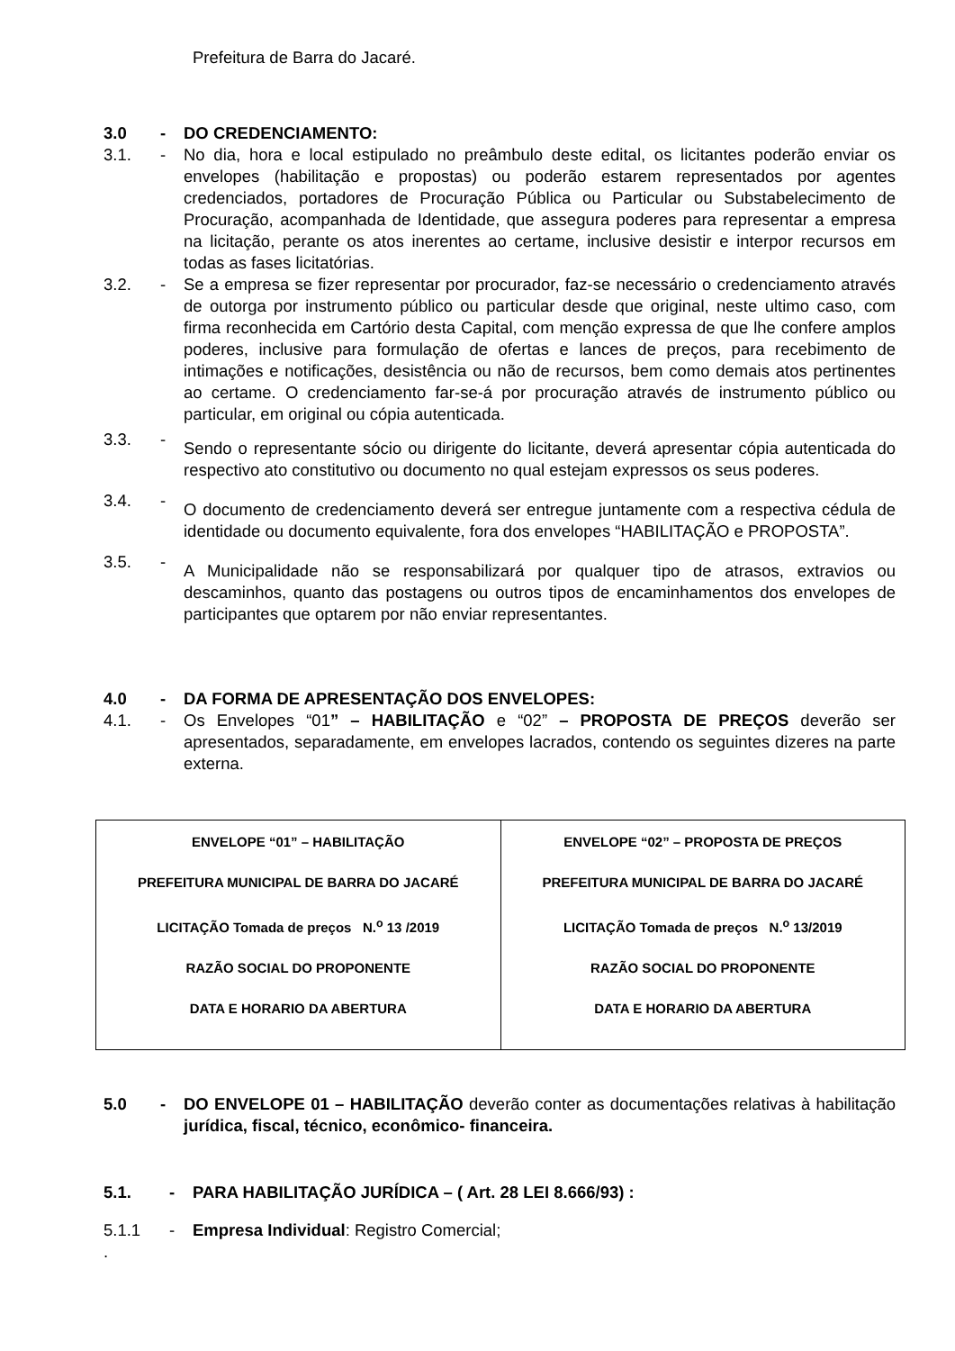Prefeitura de Barra do Jacaré.
3.0 - DO CREDENCIAMENTO:
3.1. - No dia, hora e local estipulado no preâmbulo deste edital, os licitantes poderão enviar os envelopes (habilitação e propostas) ou poderão estarem representados por agentes credenciados, portadores de Procuração Pública ou Particular ou Substabelecimento de Procuração, acompanhada de Identidade, que assegura poderes para representar a empresa na licitação, perante os atos inerentes ao certame, inclusive desistir e interpor recursos em todas as fases licitatórias.
3.2. - Se a empresa se fizer representar por procurador, faz-se necessário o credenciamento através de outorga por instrumento público ou particular desde que original, neste ultimo caso, com firma reconhecida em Cartório desta Capital, com menção expressa de que lhe confere amplos poderes, inclusive para formulação de ofertas e lances de preços, para recebimento de intimações e notificações, desistência ou não de recursos, bem como demais atos pertinentes ao certame. O credenciamento far-se-á por procuração através de instrumento público ou particular, em original ou cópia autenticada.
3.3. - Sendo o representante sócio ou dirigente do licitante, deverá apresentar cópia autenticada do respectivo ato constitutivo ou documento no qual estejam expressos os seus poderes.
3.4. - O documento de credenciamento deverá ser entregue juntamente com a respectiva cédula de identidade ou documento equivalente, fora dos envelopes “HABILITAÇÃO e PROPOSTA”.
3.5. - A Municipalidade não se responsabilizará por qualquer tipo de atrasos, extravios ou descaminhos, quanto das postagens ou outros tipos de encaminhamentos dos envelopes de participantes que optarem por não enviar representantes.
4.0 - DA FORMA DE APRESENTAÇÃO DOS ENVELOPES:
4.1. - Os Envelopes “01” – HABILITAÇÃO e “02” – PROPOSTA DE PREÇOS deverão ser apresentados, separadamente, em envelopes lacrados, contendo os seguintes dizeres na parte externa.
| ENVELOPE “01” – HABILITAÇÃO PREFEITURA MUNICIPAL DE BARRA DO JACARÉ LICITAÇÃO Tomada de preços N.<sup>o</sup> 13 /2019 RAZÃO SOCIAL DO PROPONENTE DATA E HORARIO DA ABERTURA | ENVELOPE “02” – PROPOSTA DE PREÇOS PREFEITURA MUNICIPAL DE BARRA DO JACARÉ LICITAÇÃO Tomada de preços N.<sup>o</sup> 13/2019 RAZÃO SOCIAL DO PROPONENTE DATA E HORARIO DA ABERTURA |
5.0 - DO ENVELOPE 01 – HABILITAÇÃO deverão conter as documentações relativas à habilitação jurídica, fiscal, técnico, econômico- financeira.
5.1. - PARA HABILITAÇÃO JURÍDICA – ( Art. 28 LEI 8.666/93) :
5.1.1 - Empresa Individual: Registro Comercial;
.